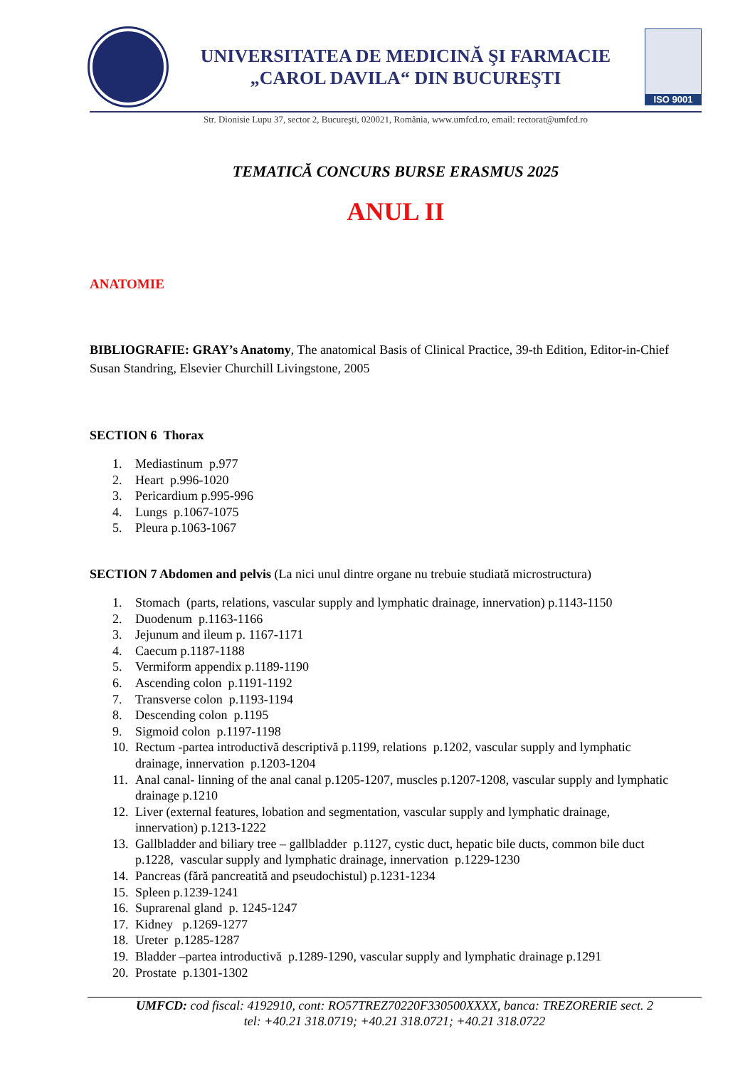UNIVERSITATEA DE MEDICINĂ ŞI FARMACIE
„CAROL DAVILA“ DIN BUCUREŞTI
ISO 9001
Str. Dionisie Lupu 37, sector 2, Bucureşti, 020021, România, www.umfcd.ro, email: rectorat@umfcd.ro
TEMATICĂ CONCURS BURSE ERASMUS 2025
ANUL II
ANATOMIE
BIBLIOGRAFIE: GRAY’s Anatomy, The anatomical Basis of Clinical Practice, 39-th Edition, Editor-in-Chief Susan Standring, Elsevier Churchill Livingstone, 2005
SECTION 6 Thorax
1. Mediastinum p.977
2. Heart p.996-1020
3. Pericardium p.995-996
4. Lungs p.1067-1075
5. Pleura p.1063-1067
SECTION 7 Abdomen and pelvis (La nici unul dintre organe nu trebuie studiată microstructura)
1. Stomach (parts, relations, vascular supply and lymphatic drainage, innervation) p.1143-1150
2. Duodenum p.1163-1166
3. Jejunum and ileum p. 1167-1171
4. Caecum p.1187-1188
5. Vermiform appendix p.1189-1190
6. Ascending colon p.1191-1192
7. Transverse colon p.1193-1194
8. Descending colon p.1195
9. Sigmoid colon p.1197-1198
10. Rectum -partea introductivă descriptivă p.1199, relations p.1202, vascular supply and lymphatic drainage, innervation p.1203-1204
11. Anal canal- linning of the anal canal p.1205-1207, muscles p.1207-1208, vascular supply and lymphatic drainage p.1210
12. Liver (external features, lobation and segmentation, vascular supply and lymphatic drainage, innervation) p.1213-1222
13. Gallbladder and biliary tree – gallbladder p.1127, cystic duct, hepatic bile ducts, common bile duct p.1228, vascular supply and lymphatic drainage, innervation p.1229-1230
14. Pancreas (fără pancreatită and pseudochistul) p.1231-1234
15. Spleen p.1239-1241
16. Suprarenal gland p. 1245-1247
17. Kidney p.1269-1277
18. Ureter p.1285-1287
19. Bladder –partea introductivă p.1289-1290, vascular supply and lymphatic drainage p.1291
20. Prostate p.1301-1302
UMFCD: cod fiscal: 4192910, cont: RO57TREZ70220F330500XXXX, banca: TREZORERIE sect. 2
tel: +40.21 318.0719; +40.21 318.0721; +40.21 318.0722